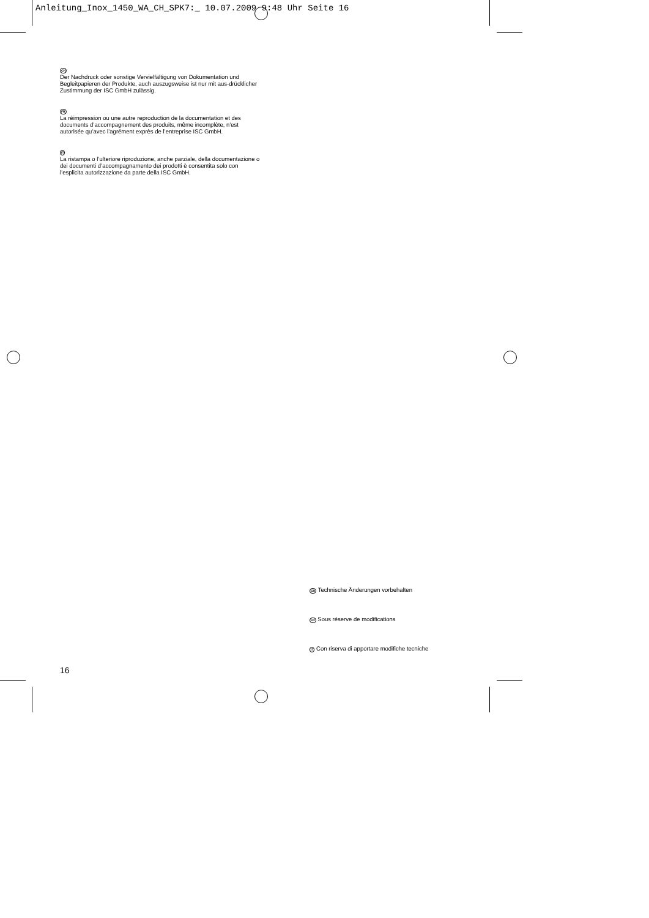Anleitung_Inox_1450_WA_CH_SPK7:_ 10.07.2009 9:48 Uhr Seite 16
CH
Der Nachdruck oder sonstige Vervielfältigung von Dokumentation und Begleitpapieren der Produkte, auch auszugsweise ist nur mit aus-drücklicher Zustimmung der ISC GmbH zulässig.
FR
La réimpression ou une autre reproduction de la documentation et des documents d’accompagnement des produits, même incomplète, n’est autorisée qu’avec l’agrément exprès de l’entreprise ISC GmbH.
IT
La ristampa o l’ulteriore riproduzione, anche parziale, della documentazione o dei documenti d’accompagnamento dei prodotti è consentita solo con l’esplicita autorizzazione da parte della ISC GmbH.
CH Technische Änderungen vorbehalten
FR Sous réserve de modifications
IT Con riserva di apportare modifiche tecniche
16